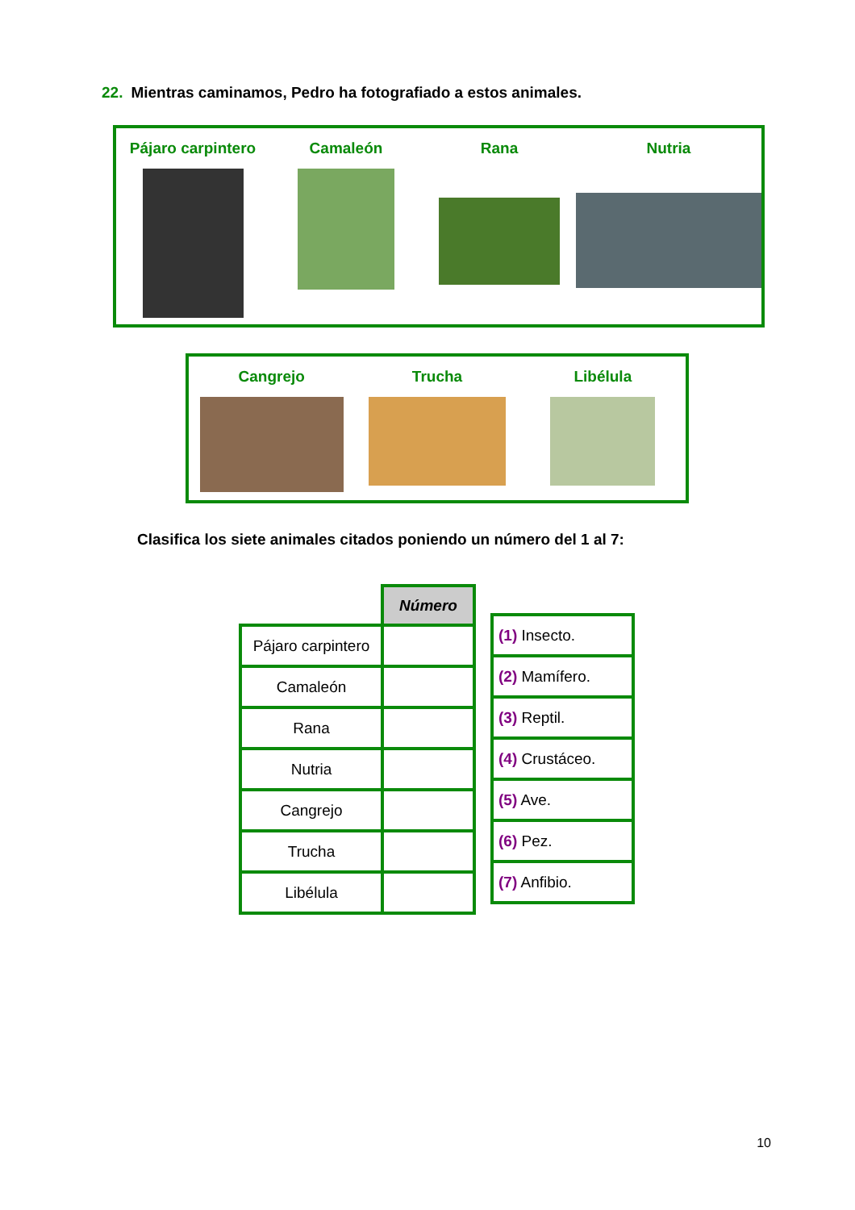22. Mientras caminamos, Pedro ha fotografiado a estos animales.
Pájaro carpintero Camaleón Rana Nutria
Cangrejo Trucha Libélula
Clasifica los siete animales citados poniendo un número del 1 al 7:
| | Número |
| Pájaro carpintero | |
| Camaleón | |
| Rana | |
| Nutria | |
| Cangrejo | |
| Trucha | |
| Libélula | |
| (1) Insecto. |
| (2) Mamífero. |
| (3) Reptil. |
| (4) Crustáceo. |
| (5) Ave. |
| (6) Pez. |
| (7) Anfibio. |
10